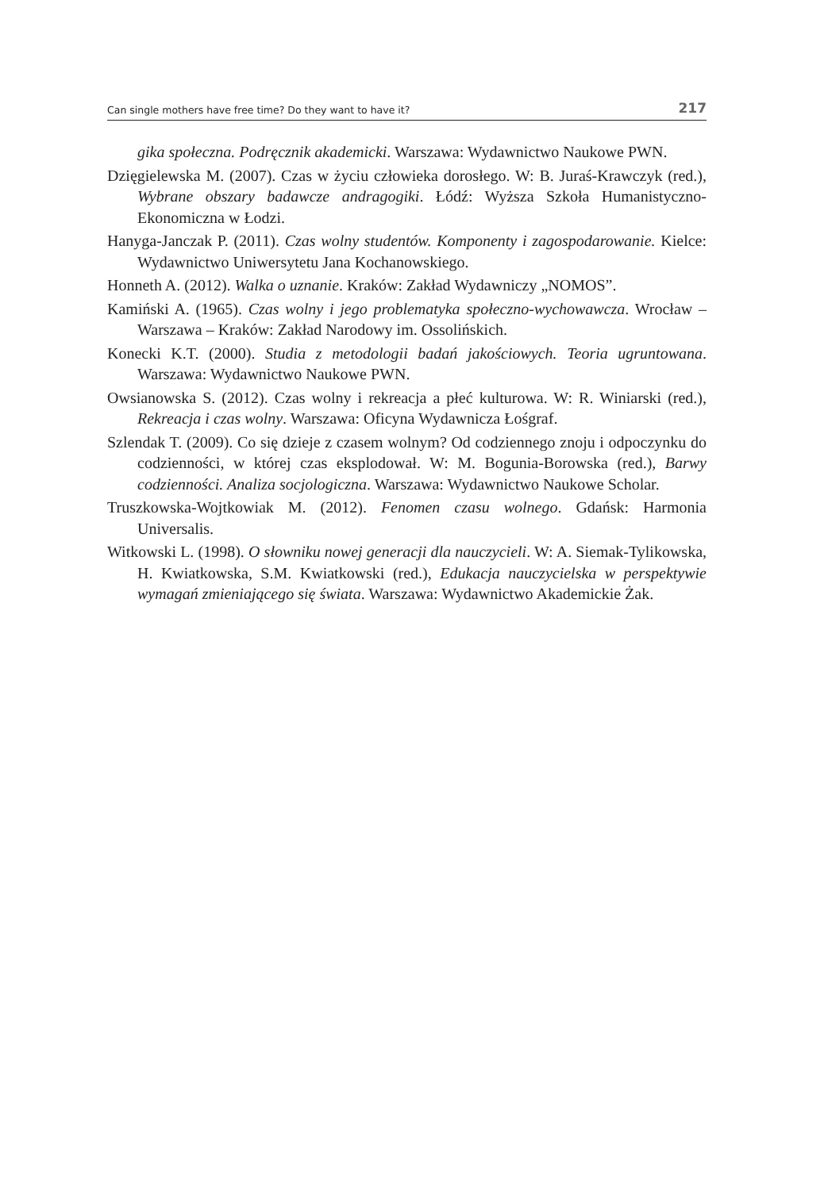Can single mothers have free time? Do they want to have it? 217
gika społeczna. Podręcznik akademicki. Warszawa: Wydawnictwo Naukowe PWN.
Dzięgielewska M. (2007). Czas w życiu człowieka dorosłego. W: B. Juraś-Krawczyk (red.), Wybrane obszary badawcze andragogiki. Łódź: Wyższa Szkoła Humanistyczno-Ekonomiczna w Łodzi.
Hanyga-Janczak P. (2011). Czas wolny studentów. Komponenty i zagospodarowanie. Kielce: Wydawnictwo Uniwersytetu Jana Kochanowskiego.
Honneth A. (2012). Walka o uznanie. Kraków: Zakład Wydawniczy „NOMOS”.
Kamiński A. (1965). Czas wolny i jego problematyka społeczno-wychowawcza. Wrocław – Warszawa – Kraków: Zakład Narodowy im. Ossolińskich.
Konecki K.T. (2000). Studia z metodologii badań jakościowych. Teoria ugruntowana. Warszawa: Wydawnictwo Naukowe PWN.
Owsianowska S. (2012). Czas wolny i rekreacja a płeć kulturowa. W: R. Winiarski (red.), Rekreacja i czas wolny. Warszawa: Oficyna Wydawnicza Łośgraf.
Szlendak T. (2009). Co się dzieje z czasem wolnym? Od codziennego znoju i odpoczynku do codzienności, w której czas eksplodował. W: M. Bogunia-Borowska (red.), Barwy codzienności. Analiza socjologiczna. Warszawa: Wydawnictwo Naukowe Scholar.
Truszkowska-Wojtkowiak M. (2012). Fenomen czasu wolnego. Gdańsk: Harmonia Universalis.
Witkowski L. (1998). O słowniku nowej generacji dla nauczycieli. W: A. Siemak-Tylikowska, H. Kwiatkowska, S.M. Kwiatkowski (red.), Edukacja nauczycielska w perspektywie wymagań zmieniającego się świata. Warszawa: Wydawnictwo Akademickie Żak.